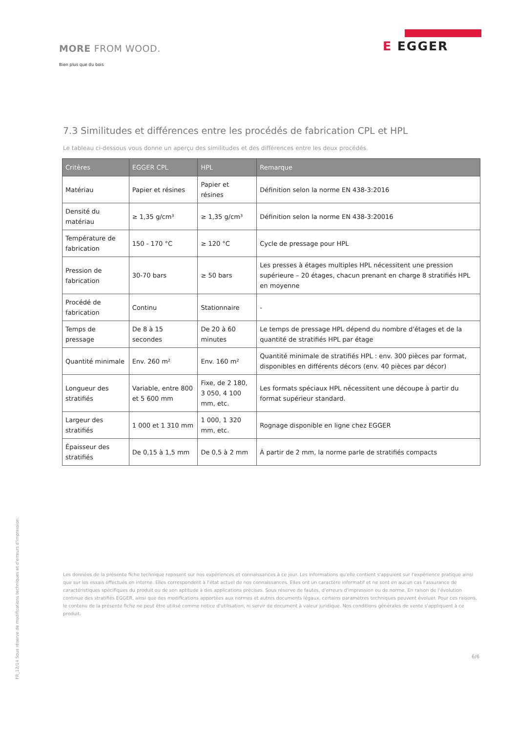MORE FROM WOOD.
Bien plus que du bois
E EGGER
7.3 Similitudes et différences entre les procédés de fabrication CPL et HPL
Le tableau ci-dessous vous donne un aperçu des similitudes et des différences entre les deux procédés.
| Critères | EGGER CPL | HPL | Remarque |
| --- | --- | --- | --- |
| Matériau | Papier et résines | Papier et résines | Définition selon la norme EN 438-3:2016 |
| Densité du matériau | ≥ 1,35 g/cm³ | ≥ 1,35 g/cm³ | Définition selon la norme EN 438-3:20016 |
| Température de fabrication | 150 - 170 °C | ≥ 120 °C | Cycle de pressage pour HPL |
| Pression de fabrication | 30-70 bars | ≥ 50 bars | Les presses à étages multiples HPL nécessitent une pression supérieure – 20 étages, chacun prenant en charge 8 stratifiés HPL en moyenne |
| Procédé de fabrication | Continu | Stationnaire | - |
| Temps de pressage | De 8 à 15 secondes | De 20 à 60 minutes | Le temps de pressage HPL dépend du nombre d'étages et de la quantité de stratifiés HPL par étage |
| Quantité minimale | Env. 260 m² | Env. 160 m² | Quantité minimale de stratifiés HPL : env. 300 pièces par format, disponibles en différents décors (env. 40 pièces par décor) |
| Longueur des stratifiés | Variable, entre 800 et 5 600 mm | Fixe, de 2 180, 3 050, 4 100 mm, etc. | Les formats spéciaux HPL nécessitent une découpe à partir du format supérieur standard. |
| Largeur des stratifiés | 1 000 et 1 310 mm | 1 000, 1 320 mm, etc. | Rognage disponible en ligne chez EGGER |
| Épaisseur des stratifiés | De 0,15 à 1,5 mm | De 0,5 à 2 mm | À partir de 2 mm, la norme parle de stratifiés compacts |
FR_12/14 Sous réserve de modifications techniques et d'erreurs d'impression.
Les données de la présente fiche technique reposent sur nos expériences et connaissances à ce jour. Les informations qu'elle contient s'appuient sur l'expérience pratique ainsi que sur les essais effectués en interne. Elles correspondent à l'état actuel de nos connaissances. Elles ont un caractère informatif et ne sont en aucun cas l'assurance de caractéristiques spécifiques du produit ou de son aptitude à des applications précises. Sous réserve de fautes, d'erreurs d'impression ou de norme. En raison de l'évolution continue des stratifiés EGGER, ainsi que des modifications apportées aux normes et autres documents légaux, certains paramètres techniques peuvent évoluer. Pour ces raisons, le contenu de la présente fiche ne peut être utilisé comme notice d'utilisation, ni servir de document à valeur juridique. Nos conditions générales de vente s'appliquent à ce produit.
6/6